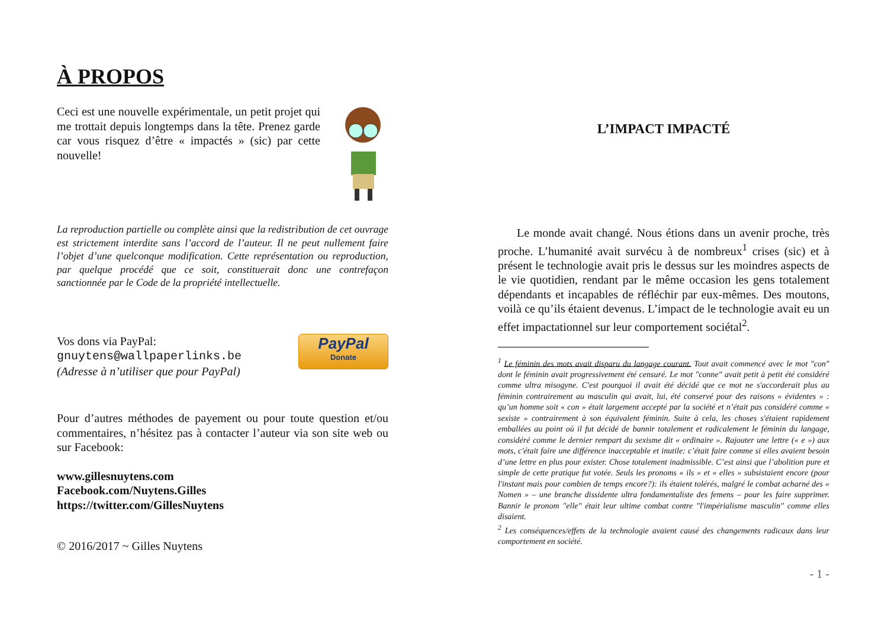À PROPOS
Ceci est une nouvelle expérimentale, un petit projet qui me trottait depuis longtemps dans la tête. Prenez garde car vous risquez d’être « impactés » (sic) par cette nouvelle!
La reproduction partielle ou complète ainsi que la redistribution de cet ouvrage est strictement interdite sans l’accord de l’auteur. Il ne peut nullement faire l’objet d’une quelconque modification. Cette représentation ou reproduction, par quelque procédé que ce soit, constituerait donc une contrefaçon sanctionnée par le Code de la propriété intellectuelle.
Vos dons via PayPal:
gnuytens@wallpaperlinks.be
(Adresse à n’utiliser que pour PayPal)
PayPal
Donate
Pour d’autres méthodes de payement ou pour toute question et/ou commentaires, n’hésitez pas à contacter l’auteur via son site web ou sur Facebook:
www.gillesnuytens.com
Facebook.com/Nuytens.Gilles
https://twitter.com/GillesNuytens
© 2016/2017 ~ Gilles Nuytens
L’IMPACT IMPACTÉ
Le monde avait changé. Nous étions dans un avenir proche, très proche. L’humanité avait survécu à de nombreux<sup>1</sup> crises (sic) et à présent le technologie avait pris le dessus sur les moindres aspects de le vie quotidien, rendant par le même occasion les gens totalement dépendants et incapables de réfléchir par eux-mêmes. Des moutons, voilà ce qu’ils étaient devenus. L’impact de le technologie avait eu un effet impactationnel sur leur comportement sociétal<sup>2</sup>.
<sup>1</sup> Le féminin des mots avait disparu du langage courant. Tout avait commencé avec le mot "con" dont le féminin avait progressivement été censuré. Le mot "conne" avait petit à petit été considéré comme ultra misogyne. C'est pourquoi il avait été décidé que ce mot ne s'accorderait plus au féminin contrairement au masculin qui avait, lui, été conservé pour des raisons « évidentes » : qu’un homme soit « con » était largement accepté par la société et n’était pas considéré comme « sexiste » contrairement à son équivalent féminin. Suite à cela, les choses s'étaient rapidement emballées au point où il fut décidé de bannir totalement et radicalement le féminin du langage, considéré comme le dernier rempart du sexisme dit « ordinaire ». Rajouter une lettre (« e ») aux mots, c'était faire une différence inacceptable et inutile: c’était faire comme si elles avaient besoin d’une lettre en plus pour exister. Chose totalement inadmissible. C’est ainsi que l’abolition pure et simple de cette pratique fut votée. Seuls les pronoms « ils » et « elles » subsistaient encore (pour l'instant mais pour combien de temps encore?): ils étaient tolérés, malgré le combat acharné des « Nomen » – une branche dissidente ultra fondamentaliste des femens – pour les faire supprimer. Bannir le pronom "elle" était leur ultime combat contre "l'impérialisme masculin" comme elles disaient.
<sup>2</sup> Les conséquences/effets de la technologie avaient causé des changements radicaux dans leur comportement en société.
- 1 -